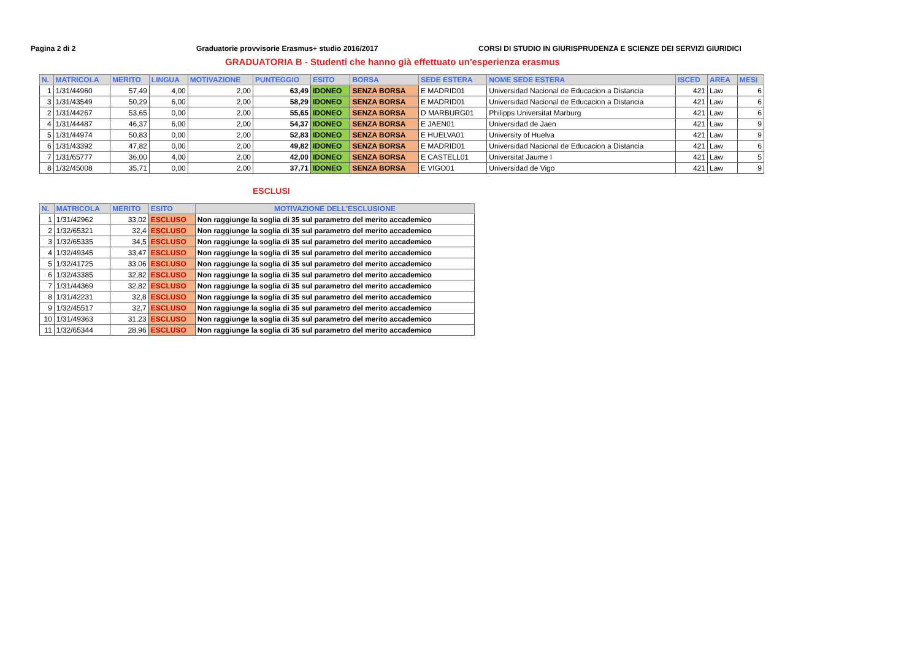Pagina 2 di 2 Graduatorie provvisorie Erasmus+ studio 2016/2017 CORSI DI STUDIO IN GIURISPRUDENZA E SCIENZE DEI SERVIZI GIURIDICI
GRADUATORIA B - Studenti che hanno già effettuato un'esperienza erasmus
| N. | MATRICOLA | MERITO | LINGUA | MOTIVAZIONE | PUNTEGGIO | ESITO | BORSA | SEDE ESTERA | NOME SEDE ESTERA | ISCED | AREA | MESI |
| --- | --- | --- | --- | --- | --- | --- | --- | --- | --- | --- | --- | --- |
| 1 | 1/31/44960 | 57,49 | 4,00 | 2,00 | 63,49 | IDONEO | SENZA BORSA | E MADRID01 | Universidad Nacional de Educacion a Distancia | 421 | Law | 6 |
| 3 | 1/31/43549 | 50,29 | 6,00 | 2,00 | 58,29 | IDONEO | SENZA BORSA | E MADRID01 | Universidad Nacional de Educacion a Distancia | 421 | Law | 6 |
| 2 | 1/31/44267 | 53,65 | 0,00 | 2,00 | 55,65 | IDONEO | SENZA BORSA | D MARBURG01 | Philipps Universitat Marburg | 421 | Law | 6 |
| 4 | 1/31/44487 | 46,37 | 6,00 | 2,00 | 54,37 | IDONEO | SENZA BORSA | E JAEN01 | Universidad de Jaen | 421 | Law | 9 |
| 5 | 1/31/44974 | 50,83 | 0,00 | 2,00 | 52,83 | IDONEO | SENZA BORSA | E HUELVA01 | University of Huelva | 421 | Law | 9 |
| 6 | 1/31/43392 | 47,82 | 0,00 | 2,00 | 49,82 | IDONEO | SENZA BORSA | E MADRID01 | Universidad Nacional de Educacion a Distancia | 421 | Law | 6 |
| 7 | 1/31/65777 | 36,00 | 4,00 | 2,00 | 42,00 | IDONEO | SENZA BORSA | E CASTELL01 | Universitat Jaume I | 421 | Law | 5 |
| 8 | 1/32/45008 | 35,71 | 0,00 | 2,00 | 37,71 | IDONEO | SENZA BORSA | E VIGO01 | Universidad de Vigo | 421 | Law | 9 |
ESCLUSI
| N. | MATRICOLA | MERITO | ESITO | MOTIVAZIONE DELL'ESCLUSIONE |
| --- | --- | --- | --- | --- |
| 1 | 1/31/42962 | 33,02 | ESCLUSO | Non raggiunge la soglia di 35 sul parametro del merito accademico |
| 2 | 1/32/65321 | 32,4 | ESCLUSO | Non raggiunge la soglia di 35 sul parametro del merito accademico |
| 3 | 1/32/65335 | 34,5 | ESCLUSO | Non raggiunge la soglia di 35 sul parametro del merito accademico |
| 4 | 1/32/49345 | 33,47 | ESCLUSO | Non raggiunge la soglia di 35 sul parametro del merito accademico |
| 5 | 1/32/41725 | 33,06 | ESCLUSO | Non raggiunge la soglia di 35 sul parametro del merito accademico |
| 6 | 1/32/43385 | 32,82 | ESCLUSO | Non raggiunge la soglia di 35 sul parametro del merito accademico |
| 7 | 1/31/44369 | 32,82 | ESCLUSO | Non raggiunge la soglia di 35 sul parametro del merito accademico |
| 8 | 1/31/42231 | 32,8 | ESCLUSO | Non raggiunge la soglia di 35 sul parametro del merito accademico |
| 9 | 1/32/45517 | 32,7 | ESCLUSO | Non raggiunge la soglia di 35 sul parametro del merito accademico |
| 10 | 1/31/49363 | 31,23 | ESCLUSO | Non raggiunge la soglia di 35 sul parametro del merito accademico |
| 11 | 1/32/65344 | 28,96 | ESCLUSO | Non raggiunge la soglia di 35 sul parametro del merito accademico |